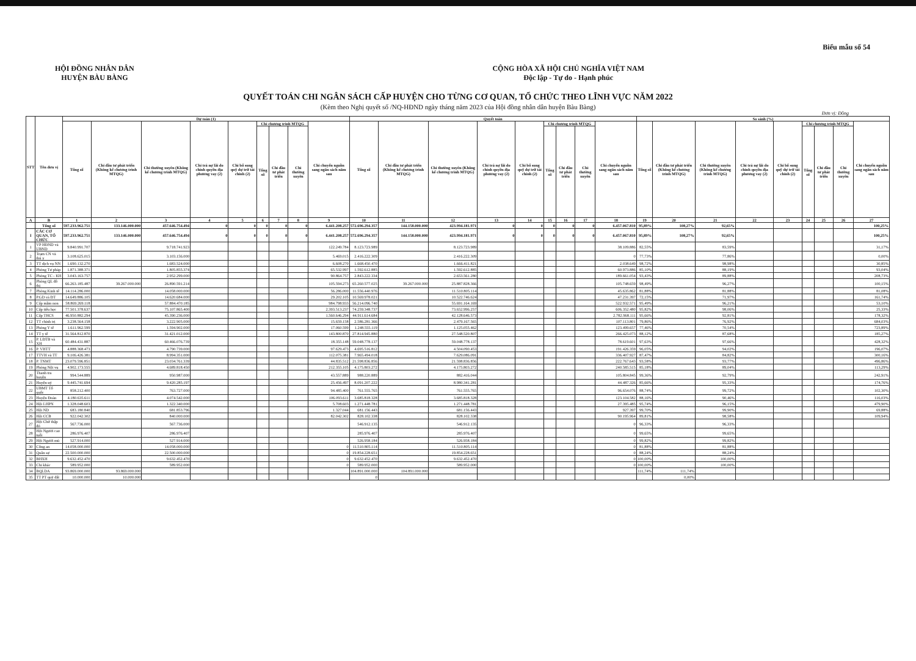Biểu mẫu số 54
HỘI ĐỒNG NHÂN DÂN
HUYỆN BÀU BÀNG
CỘNG HÒA XÃ HỘI CHỦ NGHĨA VIỆT NAM
Độc lập - Tự do - Hạnh phúc
QUYẾT TOÁN CHI NGÂN SÁCH CẤP HUYỆN CHO TỪNG CƠ QUAN, TỔ CHỨC THEO LĨNH VỰC NĂM 2022
(Kèm theo Nghị quyết số /NQ-HĐND ngày tháng năm 2023 của Hội đồng nhân dân huyện Bàu Bàng)
Đơn vị: Đồng
| STT | Tên đơn vị | Dự toán (1) | | | | | | | | | Quyết toán | | | | | | | | | So sánh (%) | | | | | | | | |
| --- | --- | --- | --- | --- | --- | --- | --- | --- | --- | --- | --- | --- | --- | --- | --- | --- | --- | --- | --- | --- | --- | --- | --- | --- | --- | --- | --- | --- |
| | | Tổng số | Chi đầu tư phát triển (Không kể chương trình MTQG) | Chi thường xuyên (Không kể chương trình MTQG) | Chi trả nợ lãi do chính quyền địa phương vay (2) | Chi bổ sung quỹ dự trữ tài chính (2) | Chi chương trình MTQG | | | Chi chuyển nguồn sang ngân sách năm sau | Tổng số | Chi đầu tư phát triển (Không kể chương trình MTQG) | Chi thường xuyên (Không kể chương trình MTQG) | Chi trả nợ lãi do chính quyền địa phương vay (2) | Chi bổ sung quỹ dự trữ tài chính (2) | Chi chương trình MTQG | | | Chi chuyển nguồn sang ngân sách năm sau | Tổng số | Chi đầu tư phát triển (Không kể chương trình MTQG) | Chi thường xuyên (Không kể chương trình MTQG) | Chi trả nợ lãi do chính quyền địa phương vay (2) | Chi bổ sung quỹ dự trữ tài chính (2) | Chi chương trình MTQG | | | Chi chuyển nguồn sang ngân sách năm sau |
| | | | | | | | Tổng số | Chi đầu tư phát triển | Chi thường xuyên | | | | | | | Tổng số | Chi đầu tư phát triển | Chi thường xuyên | | | | | | | Tổng số | Chi đầu tư phát triển | Chi thường xuyên | |
| A | B | 1 | 2 | 3 | 4 | 5 | 6 | 7 | 8 | 9 | 10 | 11 | 12 | 13 | 14 | 15 | 16 | 17 | 18 | 19 | 20 | 21 | 22 | 23 | 24 | 25 | 26 | 27 |
| | Tổng số | 597.233.962.751 | 133.146.000.000 | 457.646.754.494 | 0 | 0 | 0 | 0 | 0 | 6.441.208.257 | 572.696.294.357 | 144.158.000.000 | 423.994.181.971 | 0 | 0 | 0 | 0 | 0 | 6.457.067.810 | 95,89% | 108,27% | 92,65% | | | | | | 100,25% |
| I | CÁC CƠ QUAN, TỔ CHỨC | 597.233.962.751 | 133.146.000.000 | 457.646.754.494 | 0 | 0 | 0 | 0 | 0 | 6.441.208.257 | 572.696.294.357 | 144.158.000.000 | 423.994.181.971 | 0 | 0 | 0 | 0 | 0 | 6.457.067.810 | 95,89% | 108,27% | 92,65% | | | | | | 100,25% |
| 1 | VP HĐND và UBND | 9.840.991.707 | | 9.718.741.923 | | | | | | 122.249.784 | 8.123.723.989 | | 8.123.723.989 | | | | | | 38.109.886 | 82,55% | | 83,59% | | | | | | 31,17% |
| 2 | Trạm CN và thú y | 3.108.625.015 | | 3.103.156.000 | | | | | | 5.469.015 | 2.416.222.309 | | 2.416.222.309 | | | | | | 0 | 77,73% | | 77,86% | | | | | | 0,00% |
| 3 | TT dịch vụ NN | 1.690.132.270 | | 1.683.524.000 | | | | | | 6.608.270 | 1.668.450.470 | | 1.666.411.821 | | | | | | 2.038.649 | 98,72% | | 98,98% | | | | | | 30,85% |
| 4 | Phòng Tư pháp | 1.871.388.371 | | 1.805.855.374 | | | | | | 65.532.997 | 1.592.612.885 | | 1.592.612.885 | | | | | | 60.973.886 | 85,10% | | 88,19% | | | | | | 93,04% |
| 5 | Phòng TC - KH | 3.043.163.757 | | 2.952.299.000 | | | | | | 90.864.757 | 2.843.222.334 | | 2.653.561.280 | | | | | | 189.661.054 | 93,43% | | 89,88% | | | | | | 208,73% |
| 6 | Phòng QL đô thị | 66.263.185.487 | 39.267.000.000 | 26.890.591.214 | | | | | | 105.594.273 | 65.260.577.025 | 39.267.000.000 | 25.887.828.366 | | | | | | 105.748.659 | 98,49% | | 96,27% | | | | | | 100,15% |
| 7 | Phòng Kinh tế | 14.114.286.000 | | 14.058.000.000 | | | | | | 56.286.000 | 11.556.440.976 | | 11.510.805.114 | | | | | | 45.635.862 | 81,88% | | 81,88% | | | | | | 81,08% |
| 8 | P.GD và ĐT | 14.649.886.105 | | 14.620.684.000 | | | | | | 29.202.105 | 10.569.978.021 | | 10.522.746.624 | | | | | | 47.231.397 | 72,15% | | 71,97% | | | | | | 161,74% |
| 9 | Cấp mầm non | 58.869.269.118 | | 57.884.470.185 | | | | | | 984.798.933 | 56.214.096.740 | | 55.691.164.169 | | | | | | 522.932.571 | 95,49% | | 96,21% | | | | | | 53,10% |
| 10 | Cấp tiểu học | 77.501.378.637 | | 75.107.865.400 | | | | | | 2.393.513.237 | 74.259.348.737 | | 73.652.996.257 | | | | | | 606.352.480 | 95,82% | | 98,06% | | | | | | 25,33% |
| 11 | Cấp THCS | 46.950.882.294 | | 45.390.236.000 | | | | | | 1.560.646.294 | 44.911.614.684 | | 42.128.646.573 | | | | | | 2.782.968.111 | 95,66% | | 92,81% | | | | | | 178,32% |
| 12 | TT chính trị | 3.238.564.158 | | 3.222.905.000 | | | | | | 15.659.158 | 2.586.281.366 | | 2.479.167.565 | | | | | | 107.113.801 | 79,86% | | 76,92% | | | | | | 684,03% |
| 13 | Phòng Y tế | 1.611.962.599 | | 1.594.902.000 | | | | | | 17.060.599 | 1.248.555.119 | | 1.125.055.462 | | | | | | 123.499.657 | 77,46% | | 70,54% | | | | | | 723,89% |
| 14 | TT y tế | 31.564.812.870 | | 31.421.012.000 | | | | | | 143.800.870 | 27.814.945.880 | | 27.548.520.807 | | | | | | 266.425.073 | 88,12% | | 87,68% | | | | | | 185,27% |
| 15 | P. LĐTB và XH | 60.484.431.887 | | 60.466.076.739 | | | | | | 18.355.148 | 59.048.778.137 | | 59.048.778.137 | | | | | | 78.619.601 | 97,63% | | 97,66% | | | | | | 428,32% |
| 16 | P. VHTT | 4.888.368.473 | | 4.790.739.000 | | | | | | 97.629.473 | 4.695.516.812 | | 4.504.090.453 | | | | | | 191.426.359 | 96,05% | | 94,02% | | | | | | 196,07% |
| 17 | TTVH và TT | 9.106.426.381 | | 8.994.351.000 | | | | | | 112.075.381 | 7.965.494.018 | | 7.629.086.091 | | | | | | 336.407.927 | 87,47% | | 84,82% | | | | | | 300,16% |
| 18 | P. TNMT | 23.079.596.851 | | 23.034.761.339 | | | | | | 44.835.512 | 21.598.836.856 | | 21.598.836.856 | | | | | | 222.767.643 | 93,58% | | 93,77% | | | | | | 496,86% |
| 19 | Phòng Nội vụ | 4.902.173.555 | | 4.689.818.450 | | | | | | 212.355.105 | 4.175.803.272 | | 4.175.803.272 | | | | | | 240.585.515 | 85,18% | | 89,04% | | | | | | 113,29% |
| 20 | Thanh tra huyện | 994.544.889 | | 950.987.000 | | | | | | 43.557.889 | 988.220.889 | | 882.416.044 | | | | | | 105.804.845 | 99,36% | | 92,79% | | | | | | 242,91% |
| 21 | Huyện uỷ | 9.445.741.694 | | 9.420.285.197 | | | | | | 25.456.497 | 8.091.207.222 | | 8.980.341.281 | | | | | | 44.487.326 | 85,66% | | 95,33% | | | | | | 174,76% |
| 22 | UBMT Tổ quốc | 858.212.400 | | 763.727.000 | | | | | | 94.485.400 | 761.555.765 | | 761.555.765 | | | | | | 96.654.076 | 88,74% | | 99,72% | | | | | | 102,30% |
| 23 | Huyện Đoàn | 4.180.635.611 | | 4.074.542.000 | | | | | | 106.093.611 | 3.685.818.328 | | 3.685.818.328 | | | | | | 123.104.582 | 88,16% | | 90,46% | | | | | | 116,03% |
| 24 | Hội LHPN | 1.328.048.603 | | 1.322.340.000 | | | | | | 5.708.603 | 1.271.448.781 | | 1.271.448.781 | | | | | | 27.395.485 | 95,74% | | 96,15% | | | | | | 479,90% |
| 25 | Hội ND | 683.180.840 | | 681.853.796 | | | | | | 1.327.044 | 681.156.443 | | 681.156.443 | | | | | | 927.397 | 99,70% | | 99,90% | | | | | | 69,88% |
| 26 | Hội CCB | 922.042.302 | | 840.000.000 | | | | | | 82.042.302 | 828.102.338 | | 828.102.338 | | | | | | 90.195.964 | 89,81% | | 98,58% | | | | | | 109,94% |
| 27 | Hội Chữ thập đỏ | 567.736.000 | | 567.736.000 | | | | | | | 546.912.135 | | 546.912.135 | | | | | | 0 | 96,33% | | 96,33% | | | | | | |
| 28 | Hội Người cao tuổi | 286.976.407 | | 286.976.407 | | | | | | | 285.976.407 | | 285.976.407 | | | | | | 0 | 99,65% | | 99,65% | | | | | | |
| 29 | Hội Người mù | 527.914.000 | | 527.914.000 | | | | | | | 526.958.184 | | 526.958.184 | | | | | | 0 | 99,82% | | 99,82% | | | | | | |
| 30 | Công an | 14.058.000.000 | | 14.058.000.000 | | | | | | 0 | 11.510.805.114 | | 11.510.805.114 | | | | | | 0 | 81,88% | | 81,88% | | | | | | |
| 31 | Quân sự | 22.500.000.000 | | 22.500.000.000 | | | | | | 0 | 19.854.228.651 | | 19.854.228.651 | | | | | | 0 | 88,24% | | 88,24% | | | | | | |
| 32 | BHXH | 9.632.452.470 | | 9.632.452.470 | | | | | | 0 | 9.632.452.470 | | 9.632.452.470 | | | | | | 0 | 100,00% | | 100,00% | | | | | | |
| 33 | Chi khác | 589.952.000 | | 589.952.000 | | | | | | 0 | 589.952.000 | | 589.952.000 | | | | | | 0 | 100,00% | | 100,00% | | | | | | |
| 34 | BQLDA | 93.869.000.000 | 93.869.000.000 | | | | | | | | 104.891.000.000 | 104.891.000.000 | | | | | | | | 111,74% | 111,74% | | | | | | | |
| 35 | TT PT quỹ đất | 10.000.000 | 10.000.000 | | | | | | | | 0 | | | | | | | | | | 0,00% | | | | | | | |